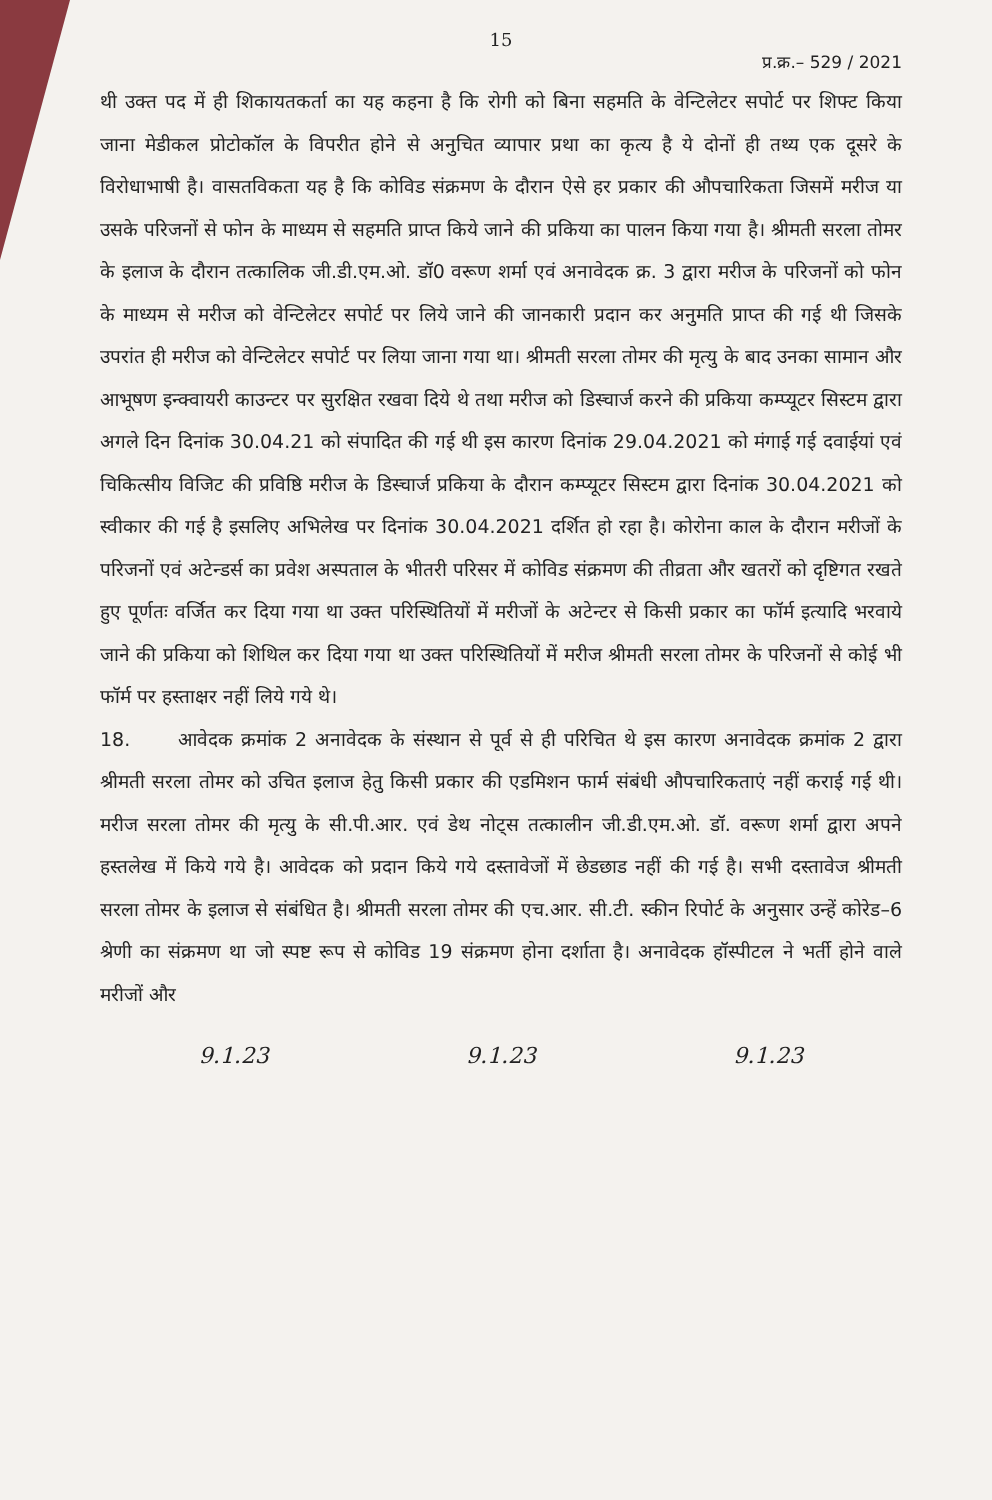15
प्र.क्र.– 529 / 2021
थी उक्त पद में ही शिकायतकर्ता का यह कहना है कि रोगी को बिना सहमति के वेन्टिलेटर सपोर्ट पर शिफ्ट किया जाना मेडीकल प्रोटोकॉल के विपरीत होने से अनुचित व्यापार प्रथा का कृत्य है ये दोनों ही तथ्य एक दूसरे के विरोधाभाषी है। वासतविकता यह है कि कोविड संक्रमण के दौरान ऐसे हर प्रकार की औपचारिकता जिसमें मरीज या उसके परिजनों से फोन के माध्यम से सहमति प्राप्त किये जाने की प्रकिया का पालन किया गया है। श्रीमती सरला तोमर के इलाज के दौरान तत्कालिक जी.डी.एम.ओ. डॉ0 वरूण शर्मा एवं अनावेदक क्र. 3 द्वारा मरीज के परिजनों को फोन के माध्यम से मरीज को वेन्टिलेटर सपोर्ट पर लिये जाने की जानकारी प्रदान कर अनुमति प्राप्त की गई थी जिसके उपरांत ही मरीज को वेन्टिलेटर सपोर्ट पर लिया जाना गया था। श्रीमती सरला तोमर की मृत्यु के बाद उनका सामान और आभूषण इन्क्वायरी काउन्टर पर सुरक्षित रखवा दिये थे तथा मरीज को डिस्चार्ज करने की प्रकिया कम्प्यूटर सिस्टम द्वारा अगले दिन दिनांक 30.04.21 को संपादित की गई थी इस कारण दिनांक 29.04.2021 को मंगाई गई दवाईयां एवं चिकित्सीय विजिट की प्रविष्ठि मरीज के डिस्चार्ज प्रकिया के दौरान कम्प्यूटर सिस्टम द्वारा दिनांक 30.04.2021 को स्वीकार की गई है इसलिए अभिलेख पर दिनांक 30.04.2021 दर्शित हो रहा है। कोरोना काल के दौरान मरीजों के परिजनों एवं अटेन्डर्स का प्रवेश अस्पताल के भीतरी परिसर में कोविड संक्रमण की तीव्रता और खतरों को दृष्टिगत रखते हुए पूर्णतः वर्जित कर दिया गया था उक्त परिस्थितियों में मरीजों के अटेन्टर से किसी प्रकार का फॉर्म इत्यादि भरवाये जाने की प्रकिया को शिथिल कर दिया गया था उक्त परिस्थितियों में मरीज श्रीमती सरला तोमर के परिजनों से कोई भी फॉर्म पर हस्ताक्षर नहीं लिये गये थे।
18. आवेदक क्रमांक 2 अनावेदक के संस्थान से पूर्व से ही परिचित थे इस कारण अनावेदक क्रमांक 2 द्वारा श्रीमती सरला तोमर को उचित इलाज हेतु किसी प्रकार की एडमिशन फार्म संबंधी औपचारिकताएं नहीं कराई गई थी। मरीज सरला तोमर की मृत्यु के सी.पी.आर. एवं डेथ नोट्स तत्कालीन जी.डी.एम.ओ. डॉ. वरूण शर्मा द्वारा अपने हस्तलेख में किये गये है। आवेदक को प्रदान किये गये दस्तावेजों में छेडछाड नहीं की गई है। सभी दस्तावेज श्रीमती सरला तोमर के इलाज से संबंधित है। श्रीमती सरला तोमर की एच.आर. सी.टी. स्कीन रिपोर्ट के अनुसार उन्हें कोरेड–6 श्रेणी का संक्रमण था जो स्पष्ट रूप से कोविड 19 संक्रमण होना दर्शाता है। अनावेदक हॉस्पीटल ने भर्ती होने वाले मरीजों और
9.1.23 9.1.23 9.1.23